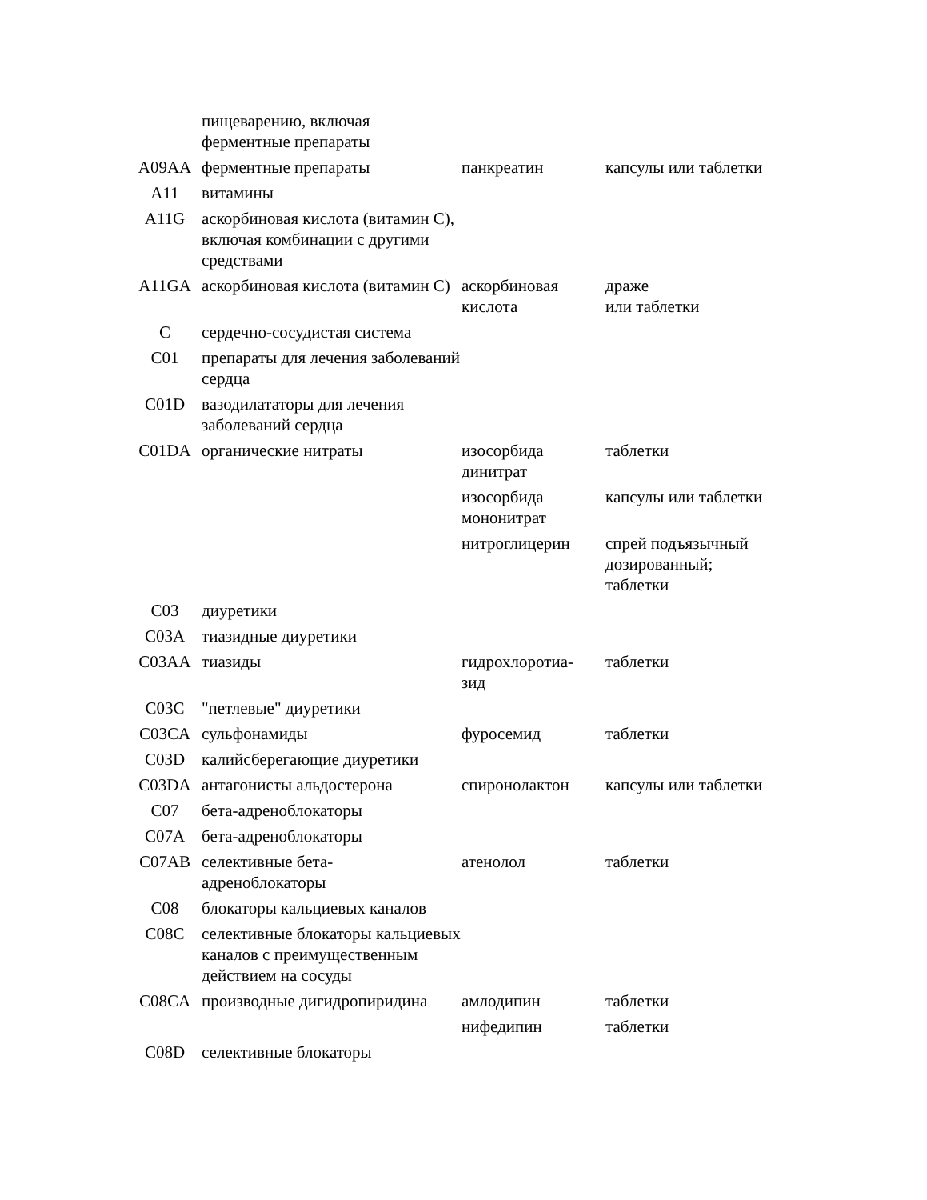| | пищеварению, включая ферментные препараты | | |
| A09AA | ферментные препараты | панкреатин | капсулы или таблетки |
| A11 | витамины | | |
| A11G | аскорбиновая кислота (витамин C), включая комбинации с другими средствами | | |
| A11GA | аскорбиновая кислота (витамин C) | аскорбиновая кислота | драже или таблетки |
| C | сердечно-сосудистая система | | |
| C01 | препараты для лечения заболеваний сердца | | |
| C01D | вазодилататоры для лечения заболеваний сердца | | |
| C01DA | органические нитраты | изосорбида динитрат | таблетки |
| | | изосорбида мононитрат | капсулы или таблетки |
| | | нитроглицерин | спрей подъязычный дозированный; таблетки |
| C03 | диуретики | | |
| C03A | тиазидные диуретики | | |
| C03AA | тиазиды | гидрохлоротиа- зид | таблетки |
| C03C | "петлевые" диуретики | | |
| C03CA | сульфонамиды | фуросемид | таблетки |
| C03D | калийсберегающие диуретики | | |
| C03DA | антагонисты альдостерона | спиронолактон | капсулы или таблетки |
| C07 | бета-адреноблокаторы | | |
| C07A | бета-адреноблокаторы | | |
| C07AB | селективные бета- адреноблокаторы | атенолол | таблетки |
| C08 | блокаторы кальциевых каналов | | |
| C08C | селективные блокаторы кальциевых каналов с преимущественным действием на сосуды | | |
| C08CA | производные дигидропиридина | амлодипин | таблетки |
| | | нифедипин | таблетки |
| C08D | селективные блокаторы | | |